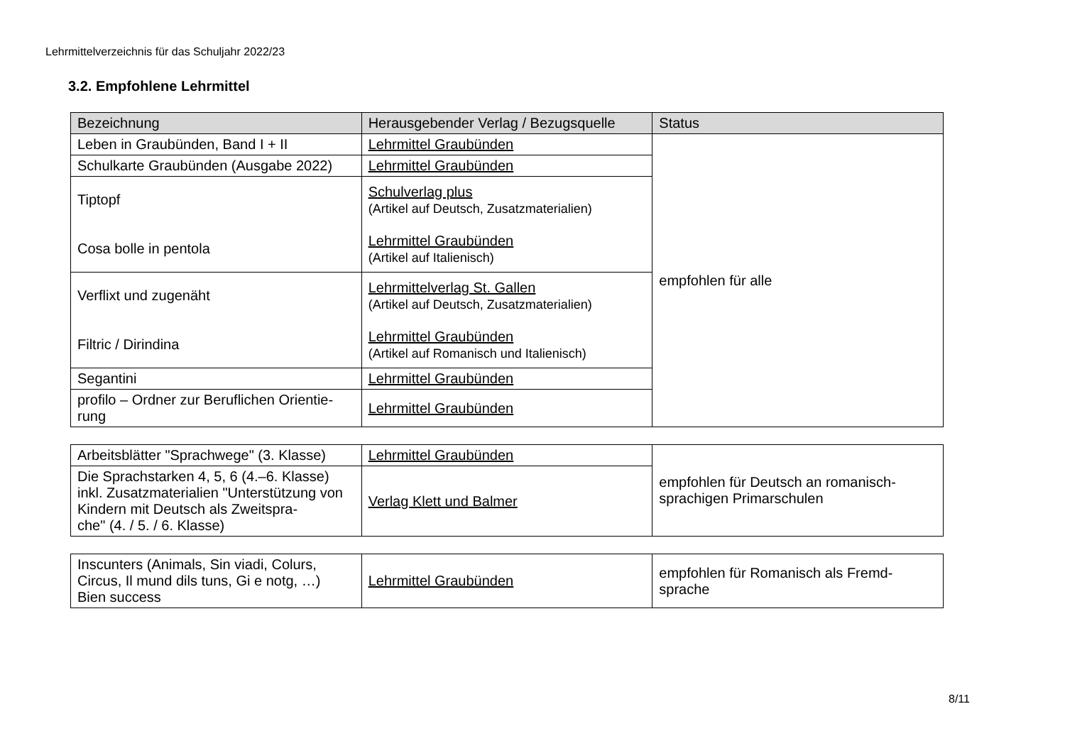Lehrmittelverzeichnis für das Schuljahr 2022/23
3.2. Empfohlene Lehrmittel
| Bezeichnung | Herausgebender Verlag / Bezugsquelle | Status |
| --- | --- | --- |
| Leben in Graubünden, Band I + II | Lehrmittel Graubünden | empfohlen für alle |
| Schulkarte Graubünden (Ausgabe 2022) | Lehrmittel Graubünden | |
| Tiptopf Cosa bolle in pentola | Schulverlag plus (Artikel auf Deutsch, Zusatzmaterialien) Lehrmittel Graubünden (Artikel auf Italienisch) | |
| Verflixt und zugenäht Filtric / Dirindina | Lehrmittelverlag St. Gallen (Artikel auf Deutsch, Zusatzmaterialien) Lehrmittel Graubünden (Artikel auf Romanisch und Italienisch) | |
| Segantini | Lehrmittel Graubünden | |
| profilo – Ordner zur Beruflichen Orientie- rung | Lehrmittel Graubünden | |
| Arbeitsblätter "Sprachwege" (3. Klasse) | Lehrmittel Graubünden | empfohlen für Deutsch an romanisch- sprachigen Primarschulen |
| Die Sprachstarken 4, 5, 6 (4.–6. Klasse) inkl. Zusatzmaterialien "Unterstützung von Kindern mit Deutsch als Zweitspra- che" (4. / 5. / 6. Klasse) | Verlag Klett und Balmer | |
| Inscunters (Animals, Sin viadi, Colurs, Circus, Il mund dils tuns, Gi e notg, …) Bien success | Lehrmittel Graubünden | empfohlen für Romanisch als Fremd- sprache |
8/11